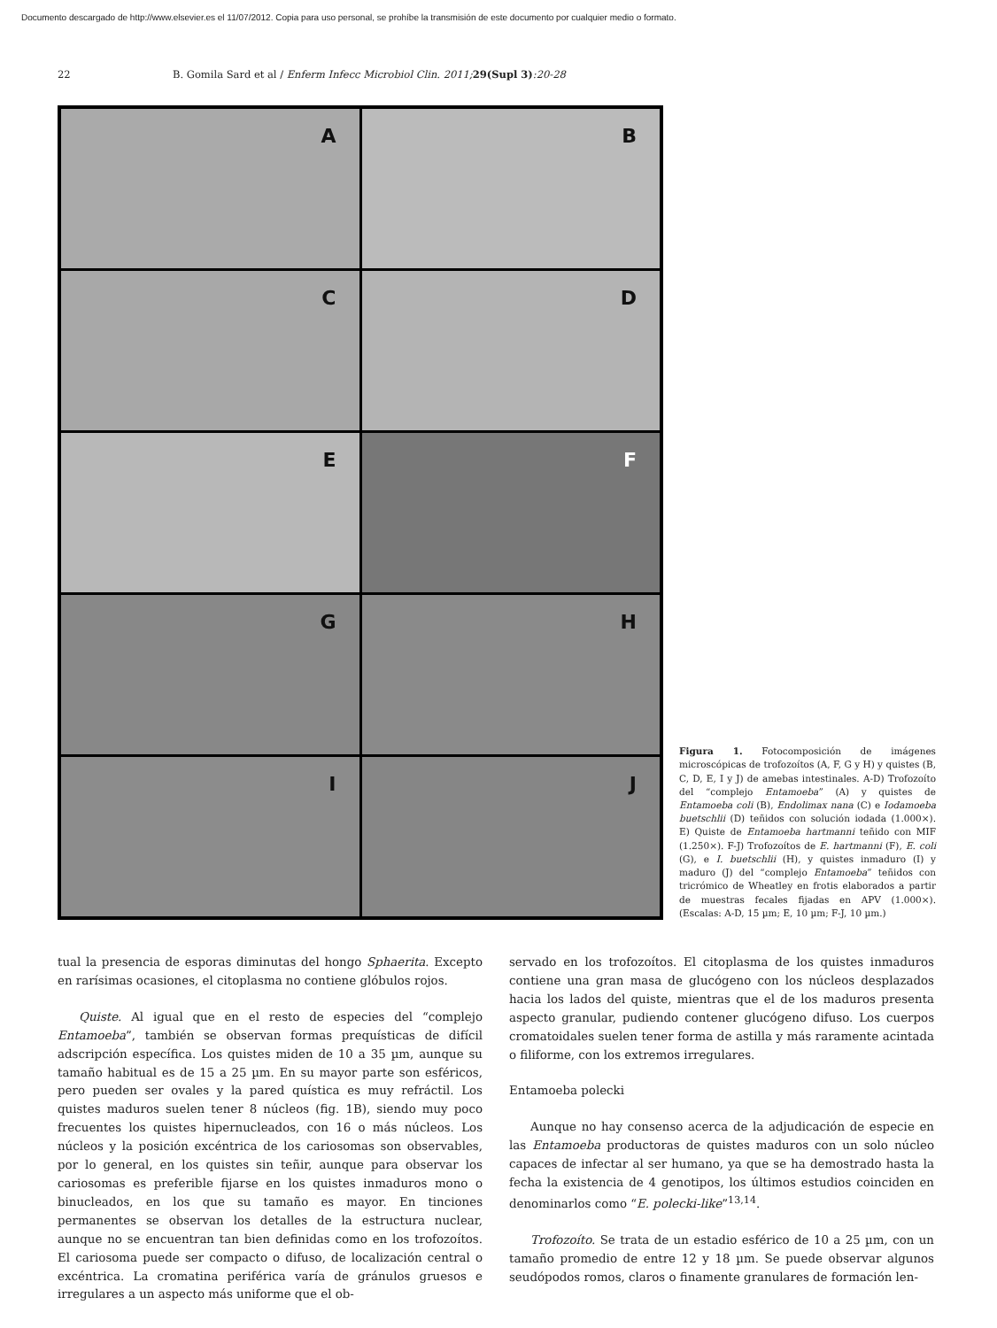Documento descargado de http://www.elsevier.es el 11/07/2012. Copia para uso personal, se prohíbe la transmisión de este documento por cualquier medio o formato.
22 B. Gomila Sard et al / Enferm Infecc Microbiol Clin. 2011; 29(Supl 3):20-28
A
B
C
D
E
F
G
H
I
J
Figura 1. Fotocomposición de imágenes microscópicas de trofozoítos (A, F, G y H) y quistes (B, C, D, E, I y J) de amebas intestinales. A-D) Trofozoíto del “complejo Entamoeba” (A) y quistes de Entamoeba coli (B), Endolimax nana (C) e Iodamoeba buetschlii (D) teñidos con solución iodada (1.000×). E) Quiste de Entamoeba hartmanni teñido con MIF (1.250×). F-J) Trofozoítos de E. hartmanni (F), E. coli (G), e I. buetschlii (H), y quistes inmaduro (I) y maduro (J) del “complejo Entamoeba” teñidos con tricrómico de Wheatley en frotis elaborados a partir de muestras fecales fijadas en APV (1.000×). (Escalas: A-D, 15 µm; E, 10 µm; F-J, 10 µm.)
tual la presencia de esporas diminutas del hongo Sphaerita. Excepto en rarísimas ocasiones, el citoplasma no contiene glóbulos rojos.
Quiste. Al igual que en el resto de especies del “complejo Entamoeba”, también se observan formas prequísticas de difícil adscripción específica. Los quistes miden de 10 a 35 µm, aunque su tamaño habitual es de 15 a 25 µm. En su mayor parte son esféricos, pero pueden ser ovales y la pared quística es muy refráctil. Los quistes maduros suelen tener 8 núcleos (fig. 1B), siendo muy poco frecuentes los quistes hipernucleados, con 16 o más núcleos. Los núcleos y la posición excéntrica de los cariosomas son observables, por lo general, en los quistes sin teñir, aunque para observar los cariosomas es preferible fijarse en los quistes inmaduros mono o binucleados, en los que su tamaño es mayor. En tinciones permanentes se observan los detalles de la estructura nuclear, aunque no se encuentran tan bien definidas como en los trofozoítos. El cariosoma puede ser compacto o difuso, de localización central o excéntrica. La cromatina periférica varía de gránulos gruesos e irregulares a un aspecto más uniforme que el ob-
servado en los trofozoítos. El citoplasma de los quistes inmaduros contiene una gran masa de glucógeno con los núcleos desplazados hacia los lados del quiste, mientras que el de los maduros presenta aspecto granular, pudiendo contener glucógeno difuso. Los cuerpos cromatoidales suelen tener forma de astilla y más raramente acintada o filiforme, con los extremos irregulares.
Entamoeba polecki
Aunque no hay consenso acerca de la adjudicación de especie en las Entamoeba productoras de quistes maduros con un solo núcleo capaces de infectar al ser humano, ya que se ha demostrado hasta la fecha la existencia de 4 genotipos, los últimos estudios coinciden en denominarlos como “E. polecki-like”<sup>13,14</sup>.
Trofozoíto. Se trata de un estadio esférico de 10 a 25 µm, con un tamaño promedio de entre 12 y 18 µm. Se puede observar algunos seudópodos romos, claros o finamente granulares de formación len-